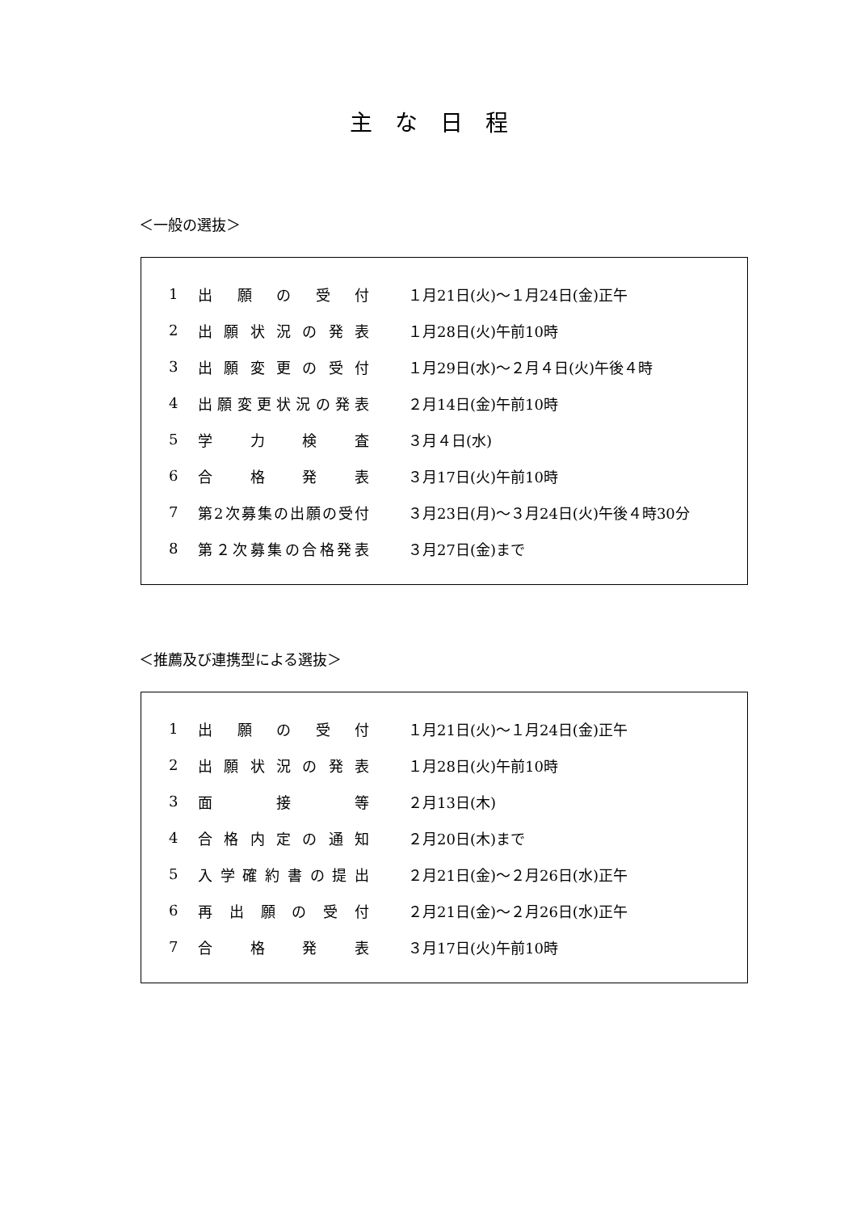主な日程
＜一般の選抜＞
| 1 | 出願の受付 | １月21日(火)～１月24日(金)正午 |
| 2 | 出願状況の発表 | １月28日(火)午前10時 |
| 3 | 出願変更の受付 | １月29日(水)～２月４日(火)午後４時 |
| 4 | 出願変更状況の発表 | ２月14日(金)午前10時 |
| 5 | 学力検査 | ３月４日(水) |
| 6 | 合格発表 | ３月17日(火)午前10時 |
| 7 | 第2次募集の出願の受付 | ３月23日(月)～３月24日(火)午後４時30分 |
| 8 | 第２次募集の合格発表 | ３月27日(金)まで |
＜推薦及び連携型による選抜＞
| 1 | 出願の受付 | １月21日(火)～１月24日(金)正午 |
| 2 | 出願状況の発表 | １月28日(火)午前10時 |
| 3 | 面接等 | ２月13日(木) |
| 4 | 合格内定の通知 | ２月20日(木)まで |
| 5 | 入学確約書の提出 | ２月21日(金)～２月26日(水)正午 |
| 6 | 再出願の受付 | ２月21日(金)～２月26日(水)正午 |
| 7 | 合格発表 | ３月17日(火)午前10時 |